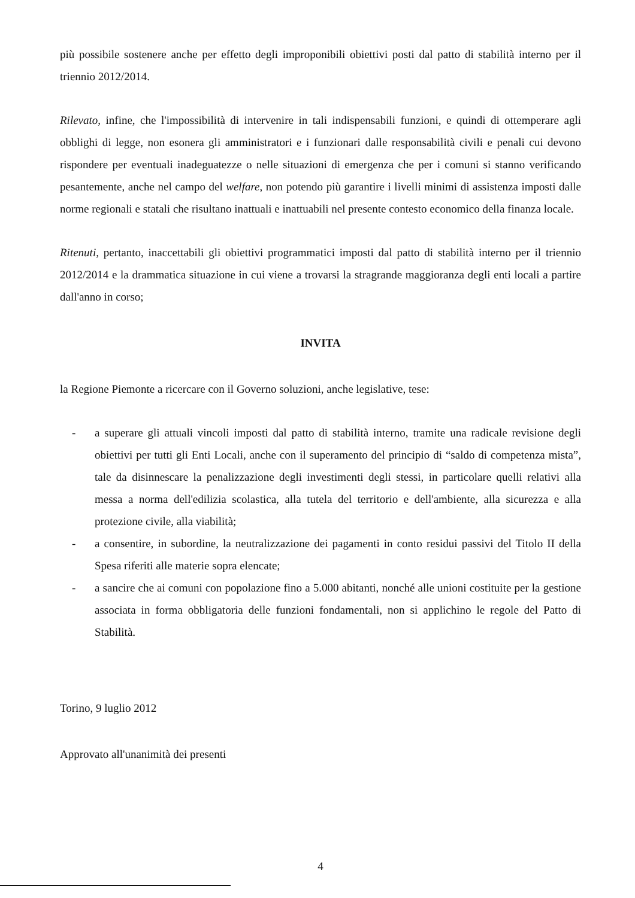più possibile sostenere anche per effetto degli improponibili obiettivi posti dal patto di stabilità interno per il triennio 2012/2014.
Rilevato, infine, che l'impossibilità di intervenire in tali indispensabili funzioni, e quindi di ottemperare agli obblighi di legge, non esonera gli amministratori e i funzionari dalle responsabilità civili e penali cui devono rispondere per eventuali inadeguatezze o nelle situazioni di emergenza che per i comuni si stanno verificando pesantemente, anche nel campo del welfare, non potendo più garantire i livelli minimi di assistenza imposti dalle norme regionali e statali che risultano inattuali e inattuabili nel presente contesto economico della finanza locale.
Ritenuti, pertanto, inaccettabili gli obiettivi programmatici imposti dal patto di stabilità interno per il triennio 2012/2014 e la drammatica situazione in cui viene a trovarsi la stragrande maggioranza degli enti locali a partire dall'anno in corso;
INVITA
la Regione Piemonte a ricercare con il Governo soluzioni, anche legislative, tese:
- a superare gli attuali vincoli imposti dal patto di stabilità interno, tramite una radicale revisione degli obiettivi per tutti gli Enti Locali, anche con il superamento del principio di “saldo di competenza mista”, tale da disinnescare la penalizzazione degli investimenti degli stessi, in particolare quelli relativi alla messa a norma dell'edilizia scolastica, alla tutela del territorio e dell'ambiente, alla sicurezza e alla protezione civile, alla viabilità;
- a consentire, in subordine, la neutralizzazione dei pagamenti in conto residui passivi del Titolo II della Spesa riferiti alle materie sopra elencate;
- a sancire che ai comuni con popolazione fino a 5.000 abitanti, nonché alle unioni costituite per la gestione associata in forma obbligatoria delle funzioni fondamentali, non si applichino le regole del Patto di Stabilità.
Torino, 9 luglio 2012
Approvato all'unanimità dei presenti
4